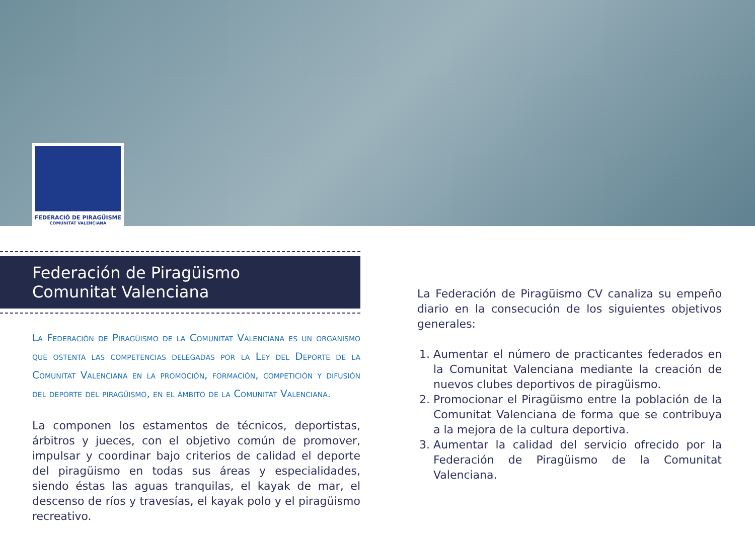FEDERACIÓ DE PIRAGÜISME
COMUNITAT VALENCIANA
Federación de Piragüismo Comunitat Valenciana
La Federación de Piragüismo de la Comunitat Valenciana es un organismo que ostenta las competencias delegadas por la Ley del Deporte de la Comunitat Valenciana en la promoción, formación, competición y difusión del deporte del piragüismo, en el ámbito de la Comunitat Valenciana.
La componen los estamentos de técnicos, deportistas, árbitros y jueces, con el objetivo común de promover, impulsar y coordinar bajo criterios de calidad el deporte del piragüismo en todas sus áreas y especialidades, siendo éstas las aguas tranquilas, el kayak de mar, el descenso de ríos y travesías, el kayak polo y el piragüismo recreativo.
La Federación de Piragüismo CV canaliza su empeño diario en la consecución de los siguientes objetivos generales:
1. Aumentar el número de practicantes federados en la Comunitat Valenciana mediante la creación de nuevos clubes deportivos de piragüismo.
2. Promocionar el Piragüismo entre la población de la Comunitat Valenciana de forma que se contribuya a la mejora de la cultura deportiva.
3. Aumentar la calidad del servicio ofrecido por la Federación de Piragüismo de la Comunitat Valenciana.